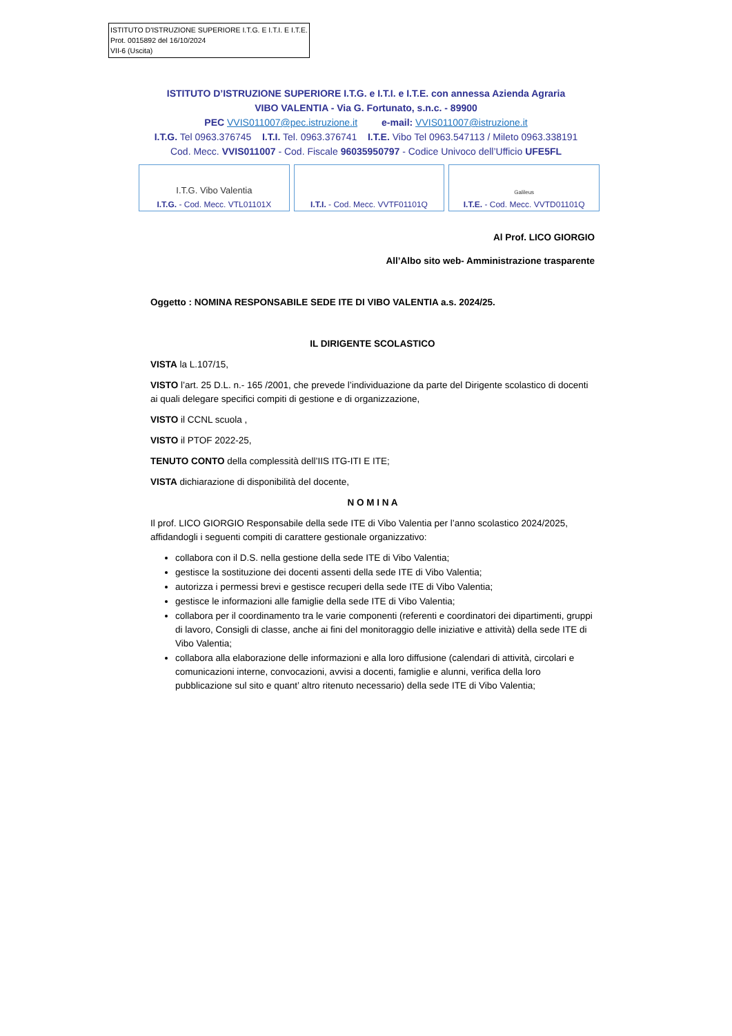ISTITUTO D'ISTRUZIONE SUPERIORE I.T.G. E I.T.I. E I.T.E.
Prot. 0015892 del 16/10/2024
VII-6 (Uscita)
ISTITUTO D’ISTRUZIONE SUPERIORE I.T.G. e I.T.I. e I.T.E. con annessa Azienda Agraria
VIBO VALENTIA - Via G. Fortunato, s.n.c. - 89900
PEC VVIS011007@pec.istruzione.it e-mail: VVIS011007@istruzione.it
I.T.G. Tel 0963.376745 I.T.I. Tel. 0963.376741 I.T.E. Vibo Tel 0963.547113 / Mileto 0963.338191
Cod. Mecc. VVIS011007 - Cod. Fiscale 96035950797 - Codice Univoco dell’Ufficio UFE5FL
I.T.G. Vibo Valentia
I.T.G. - Cod. Mecc. VTL01101X
I.T.I. - Cod. Mecc. VVTF01101Q
Galileus
I.T.E. - Cod. Mecc. VVTD01101Q
Al Prof. LICO GIORGIO
All’Albo sito web- Amministrazione trasparente
Oggetto : NOMINA RESPONSABILE SEDE ITE DI VIBO VALENTIA a.s. 2024/25.
IL DIRIGENTE SCOLASTICO
VISTA la L.107/15,
VISTO l’art. 25 D.L. n.- 165 /2001, che prevede l’individuazione da parte del Dirigente scolastico di docenti ai quali delegare specifici compiti di gestione e di organizzazione,
VISTO il CCNL scuola ,
VISTO il PTOF 2022-25,
TENUTO CONTO della complessità dell’IIS ITG-ITI E ITE;
VISTA dichiarazione di disponibilità del docente,
N O M I N A
Il prof. LICO GIORGIO Responsabile della sede ITE di Vibo Valentia per l’anno scolastico 2024/2025, affidandogli i seguenti compiti di carattere gestionale organizzativo:
collabora con il D.S. nella gestione della sede ITE di Vibo Valentia;
gestisce la sostituzione dei docenti assenti della sede ITE di Vibo Valentia;
autorizza i permessi brevi e gestisce recuperi della sede ITE di Vibo Valentia;
gestisce le informazioni alle famiglie della sede ITE di Vibo Valentia;
collabora per il coordinamento tra le varie componenti (referenti e coordinatori dei dipartimenti, gruppi di lavoro, Consigli di classe, anche ai fini del monitoraggio delle iniziative e attività) della sede ITE di Vibo Valentia;
collabora alla elaborazione delle informazioni e alla loro diffusione (calendari di attività, circolari e comunicazioni interne, convocazioni, avvisi a docenti, famiglie e alunni, verifica della loro pubblicazione sul sito e quant’ altro ritenuto necessario) della sede ITE di Vibo Valentia;